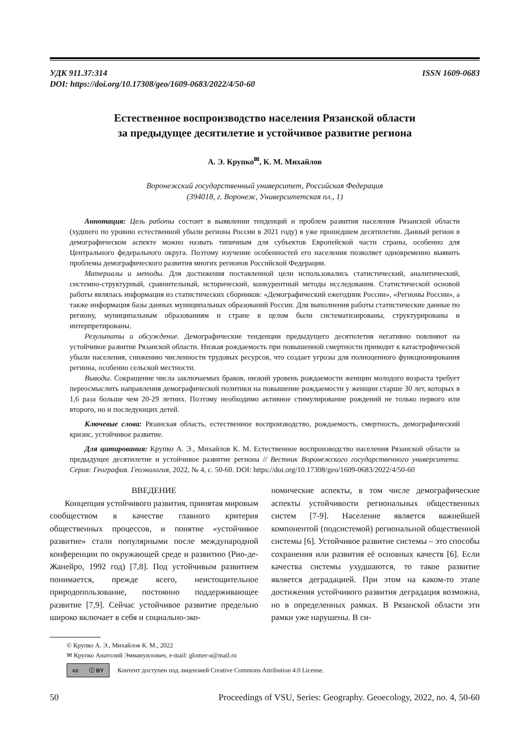УДК 911.37:314
DOI: https://doi.org/10.17308/geo/1609-0683/2022/4/50-60
ISSN 1609-0683
Естественное воспроизводство населения Рязанской области
за предыдущее десятилетие и устойчивое развитие региона
А. Э. Крупко<sup>✉</sup>, К. М. Михайлов
Воронежский государственный университет, Российская Федерация
(394018, г. Воронеж, Университетская пл., 1)
Аннотация: Цель работы состоит в выявлении тенденций и проблем развития населения Рязанской области (худшего по уровню естественной убыли региона России в 2021 году) в уже прошедшем десятилетии. Данный регион в демографическом аспекте можно назвать типичным для субъектов Европейской части страны, особенно для Центрального федерального округа. Поэтому изучение особенностей его населения позволяет одновременно выявить проблемы демографического развития многих регионов Российской Федерации.
Материалы и методы. Для достижения поставленной цели использовались статистический, аналитический, системно-структурный, сравнительный, исторический, конкурентный методы исследования. Статистической основой работы являлась информация из статистических сборников: «Демографический ежегодник России», «Регионы России», а также информация базы данных муниципальных образований России. Для выполнения работы статистические данные по региону, муниципальным образованиям и стране в целом были систематизированы, структурированы и интерпретированы.
Результаты и обсуждение. Демографические тенденции предыдущего десятилетия негативно повлияют на устойчивое развитие Рязанской области. Низкая рождаемость при повышенной смертности приводит к катастрофической убыли населения, снижению численности трудовых ресурсов, что создает угрозы для полноценного функционирования региона, особенно сельской местности.
Выводы. Сокращение числа заключаемых браков, низкий уровень рождаемости женщин молодого возраста требует переосмыслить направления демографической политики на повышение рождаемости у женщин старше 30 лет, которых в 1,6 раза больше чем 20-29 летних. Поэтому необходимо активное стимулирование рождений не только первого или второго, но и последующих детей.
Ключевые слова: Рязанская область, естественное воспроизводство, рождаемость, смертность, демографический кризис, устойчивое развитие.
Для цитирования: Крупко А. Э., Михайлов К. М. Естественное воспроизводство населения Рязанской области за предыдущее десятилетие и устойчивое развитие региона // Вестник Воронежского государственного университета. Серия: География. Геоэкология, 2022, № 4, с. 50-60. DOI: https://doi.org/10.17308/geo/1609-0683/2022/4/50-60
ВВЕДЕНИЕ
Концепция устойчивого развития, принятая мировым сообществом в качестве главного критерия общественных процессов, и понятие «устойчивое развитие» стали популярными после международной конференции по окружающей среде и развитию (Рио-де-Жанейро, 1992 год) [7,8]. Под устойчивым развитием понимается, прежде всего, неистощительное природопользование, постоянно поддерживающее развитие [7,9]. Сейчас устойчивое развитие предельно широко включает в себя и социально-эко-
номические аспекты, в том числе демографические аспекты устойчивости региональных общественных систем [7-9]. Население является важнейшей компонентой (подсистемой) региональной общественной системы [6]. Устойчивое развитие системы – это способы сохранения или развития её основных качеств [6]. Если качества системы ухудшаются, то такое развитие является деградацией. При этом на каком-то этапе достижения устойчивого развития деградация возможна, но в определенных рамках. В Рязанской области эти рамки уже нарушены. В си-
© Крупко А. Э., Михайлов К. М., 2022
✉ Крупко Анатолий Эммануилович, e-mail: glomer-a@mail.ru
cc ⓘ BY
Контент доступен под лицензией Creative Commons Attribution 4.0 License.
50 Proceedings of VSU, Series: Geography. Geoecology, 2022, no. 4, 50-60